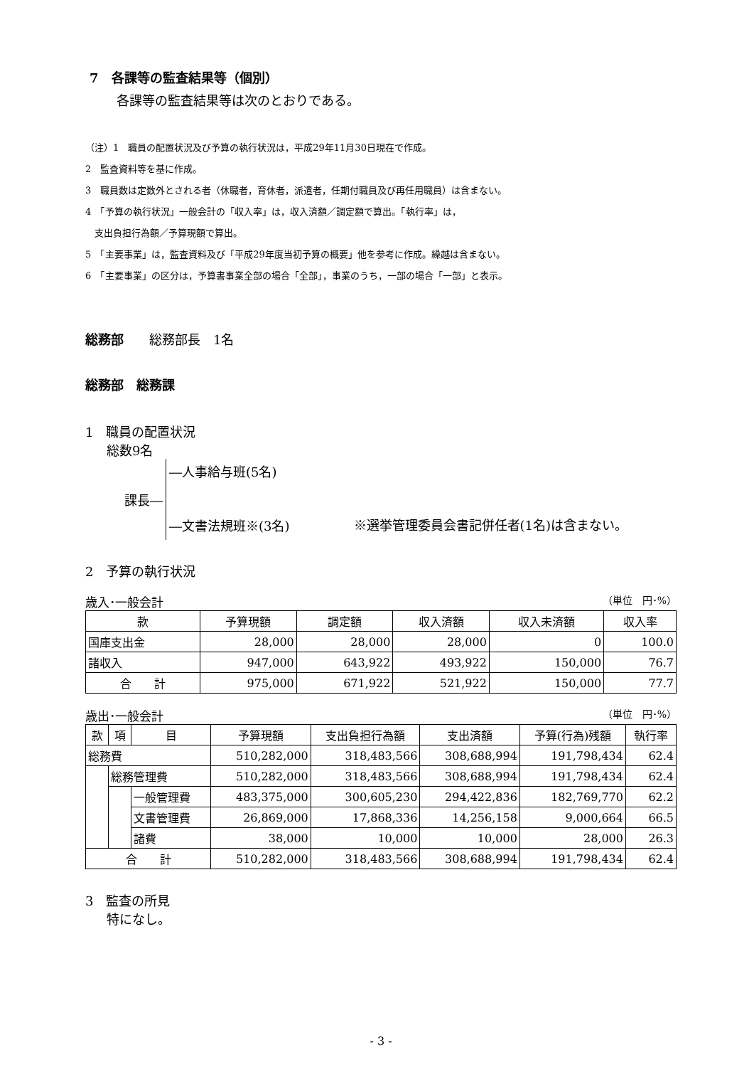7　各課等の監査結果等（個別）
各課等の監査結果等は次のとおりである。
（注）1　職員の配置状況及び予算の執行状況は，平成29年11月30日現在で作成。
2　監査資料等を基に作成。
3　職員数は定数外とされる者（休職者，育休者，派遣者，任期付職員及び再任用職員）は含まない。
4　「予算の執行状況」一般会計の「収入率」は，収入済額／調定額で算出。「執行率」は，
　支出負担行為額／予算現額で算出。
5　「主要事業」は，監査資料及び「平成29年度当初予算の概要」他を参考に作成。繰越は含まない。
6　「主要事業」の区分は，予算書事業全部の場合「全部」，事業のうち，一部の場合「一部」と表示。
総務部　　総務部長　1名
総務部　総務課
1　職員の配置状況
総数9名
課長―
―人事給与班(5名)
―文書法規班※(3名)
※選挙管理委員会書記併任者(1名)は含まない。
2　予算の執行状況
歳入･一般会計 （単位　円･%）
| 款 | 予算現額 | 調定額 | 収入済額 | 収入未済額 | 収入率 |
| --- | --- | --- | --- | --- | --- |
| 国庫支出金 | 28,000 | 28,000 | 28,000 | 0 | 100.0 |
| 諸収入 | 947,000 | 643,922 | 493,922 | 150,000 | 76.7 |
| 合 計 | 975,000 | 671,922 | 521,922 | 150,000 | 77.7 |
歳出･一般会計 （単位　円･%）
| 款 | 項 | 目 | 予算現額 | 支出負担行為額 | 支出済額 | 予算(行為)残額 | 執行率 |
| --- | --- | --- | --- | --- | --- | --- | --- |
| 総務費 | | | 510,282,000 | 318,483,566 | 308,688,994 | 191,798,434 | 62.4 |
| | 総務管理費 | | 510,282,000 | 318,483,566 | 308,688,994 | 191,798,434 | 62.4 |
| | | 一般管理費 | 483,375,000 | 300,605,230 | 294,422,836 | 182,769,770 | 62.2 |
| | | 文書管理費 | 26,869,000 | 17,868,336 | 14,256,158 | 9,000,664 | 66.5 |
| | | 諸費 | 38,000 | 10,000 | 10,000 | 28,000 | 26.3 |
| 合 計 | | | 510,282,000 | 318,483,566 | 308,688,994 | 191,798,434 | 62.4 |
3　監査の所見
特になし。
- 3 -